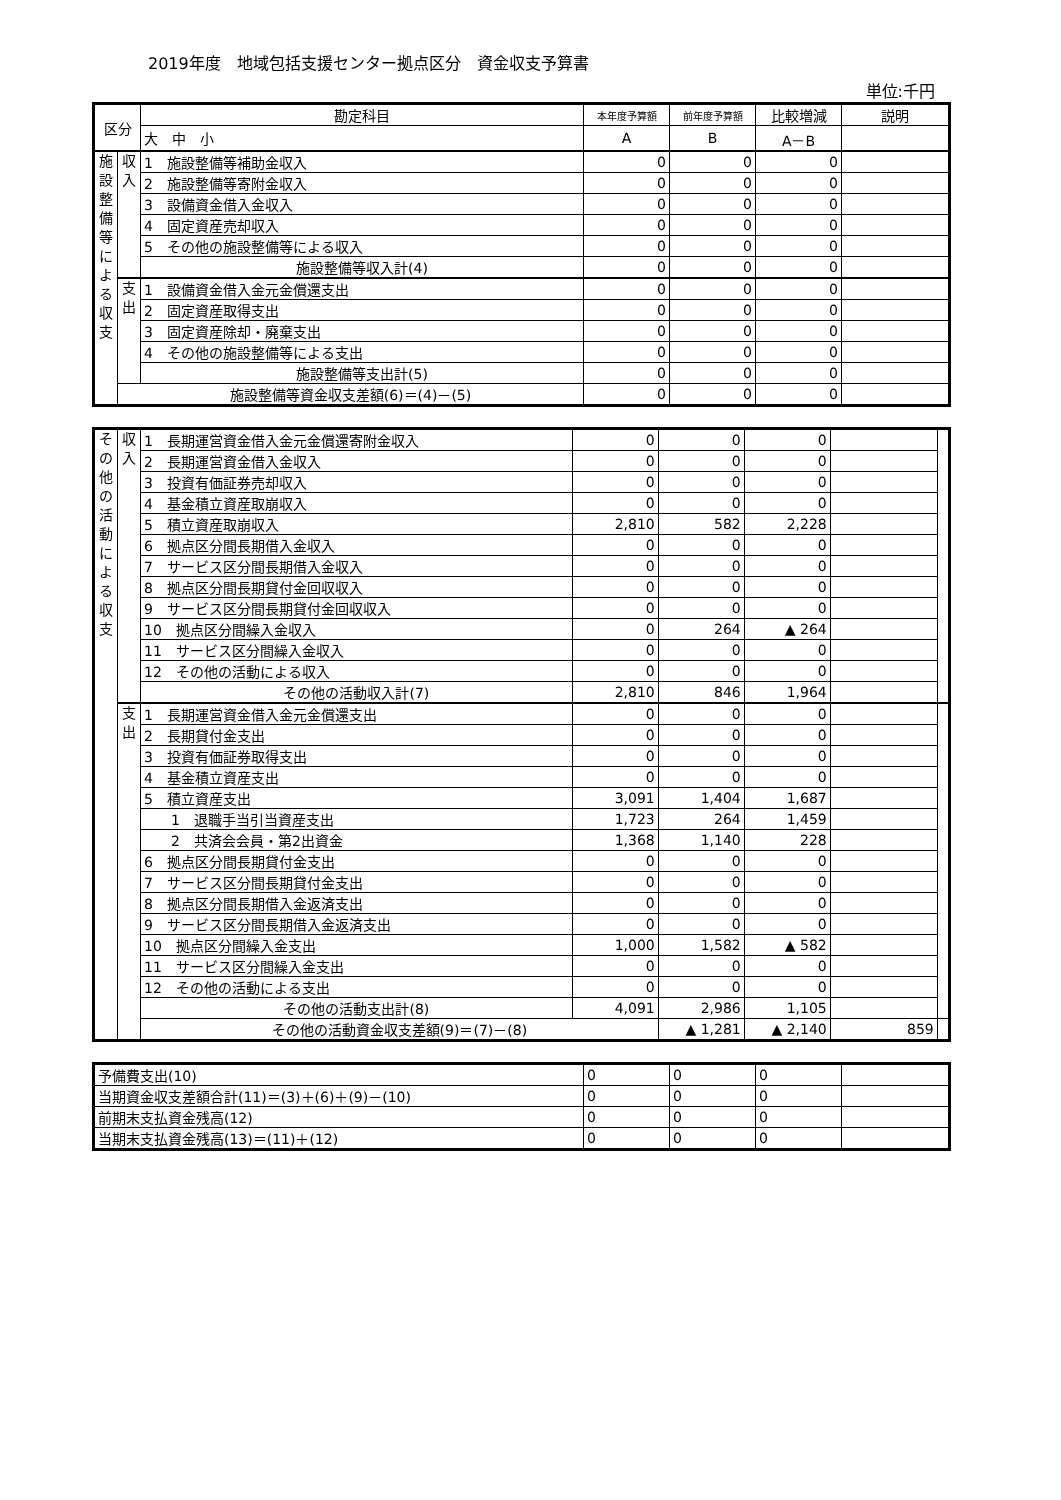2019年度　地域包括支援センター拠点区分　資金収支予算書
単位:千円
| 区分 | | 勘定科目 | 本年度予算額 | 前年度予算額 | 比較増減 | 説明 |
| --- | --- | --- | --- | --- | --- | --- |
| | | 大 中 小 | A | B | A－B | |
| 施 設 整 備 等 に よ る 収 支 | 収 入 | 1 施設整備等補助金収入 | 0 | 0 | 0 | |
| | | 2 施設整備等寄附金収入 | 0 | 0 | 0 | |
| | | 3 設備資金借入金収入 | 0 | 0 | 0 | |
| | | 4 固定資産売却収入 | 0 | 0 | 0 | |
| | | 5 その他の施設整備等による収入 | 0 | 0 | 0 | |
| | | 施設整備等収入計(4) | 0 | 0 | 0 | |
| | 支 出 | 1 設備資金借入金元金償還支出 | 0 | 0 | 0 | |
| | | 2 固定資産取得支出 | 0 | 0 | 0 | |
| | | 3 固定資産除却・廃棄支出 | 0 | 0 | 0 | |
| | | 4 その他の施設整備等による支出 | 0 | 0 | 0 | |
| | | 施設整備等支出計(5) | 0 | 0 | 0 | |
| | 施設整備等資金収支差額(6)＝(4)－(5) | | 0 | 0 | 0 | |
| そ の 他 の 活 動 に よ る 収 支 | 収 入 | 1 長期運営資金借入金元金償還寄附金収入 | 0 | 0 | 0 | | |
| | | 2 長期運営資金借入金収入 | 0 | 0 | 0 | | |
| | | 3 投資有価証券売却収入 | 0 | 0 | 0 | | |
| | | 4 基金積立資産取崩収入 | 0 | 0 | 0 | | |
| | | 5 積立資産取崩収入 | 2,810 | 582 | 2,228 | | |
| | | 6 拠点区分間長期借入金収入 | 0 | 0 | 0 | | |
| | | 7 サービス区分間長期借入金収入 | 0 | 0 | 0 | | |
| | | 8 拠点区分間長期貸付金回収収入 | 0 | 0 | 0 | | |
| | | 9 サービス区分間長期貸付金回収収入 | 0 | 0 | 0 | | |
| | | 10 拠点区分間繰入金収入 | 0 | 264 | ▲ 264 | | |
| | | 11 サービス区分間繰入金収入 | 0 | 0 | 0 | | |
| | | 12 その他の活動による収入 | 0 | 0 | 0 | | |
| | | その他の活動収入計(7) | 2,810 | 846 | 1,964 | | |
| | 支 出 | 1 長期運営資金借入金元金償還支出 | 0 | 0 | 0 | | |
| | | 2 長期貸付金支出 | 0 | 0 | 0 | | |
| | | 3 投資有価証券取得支出 | 0 | 0 | 0 | | |
| | | 4 基金積立資産支出 | 0 | 0 | 0 | | |
| | | 5 積立資産支出 | 3,091 | 1,404 | 1,687 | | |
| | | 1 退職手当引当資産支出 | 1,723 | 264 | 1,459 | | |
| | | 2 共済会会員・第2出資金 | 1,368 | 1,140 | 228 | | |
| | | 6 拠点区分間長期貸付金支出 | 0 | 0 | 0 | | |
| | | 7 サービス区分間長期貸付金支出 | 0 | 0 | 0 | | |
| | | 8 拠点区分間長期借入金返済支出 | 0 | 0 | 0 | | |
| | | 9 サービス区分間長期借入金返済支出 | 0 | 0 | 0 | | |
| | | 10 拠点区分間繰入金支出 | 1,000 | 1,582 | ▲ 582 | | |
| | | 11 サービス区分間繰入金支出 | 0 | 0 | 0 | | |
| | | 12 その他の活動による支出 | 0 | 0 | 0 | | |
| | | その他の活動支出計(8) | 4,091 | 2,986 | 1,105 | | |
| | | その他の活動資金収支差額(9)＝(7)－(8) | | ▲ 1,281 | ▲ 2,140 | 859 | |
| 予備費支出(10) | 0 | 0 | 0 | |
| 当期資金収支差額合計(11)＝(3)＋(6)＋(9)－(10) | 0 | 0 | 0 | |
| 前期末支払資金残高(12) | 0 | 0 | 0 | |
| 当期末支払資金残高(13)＝(11)＋(12) | 0 | 0 | 0 | |